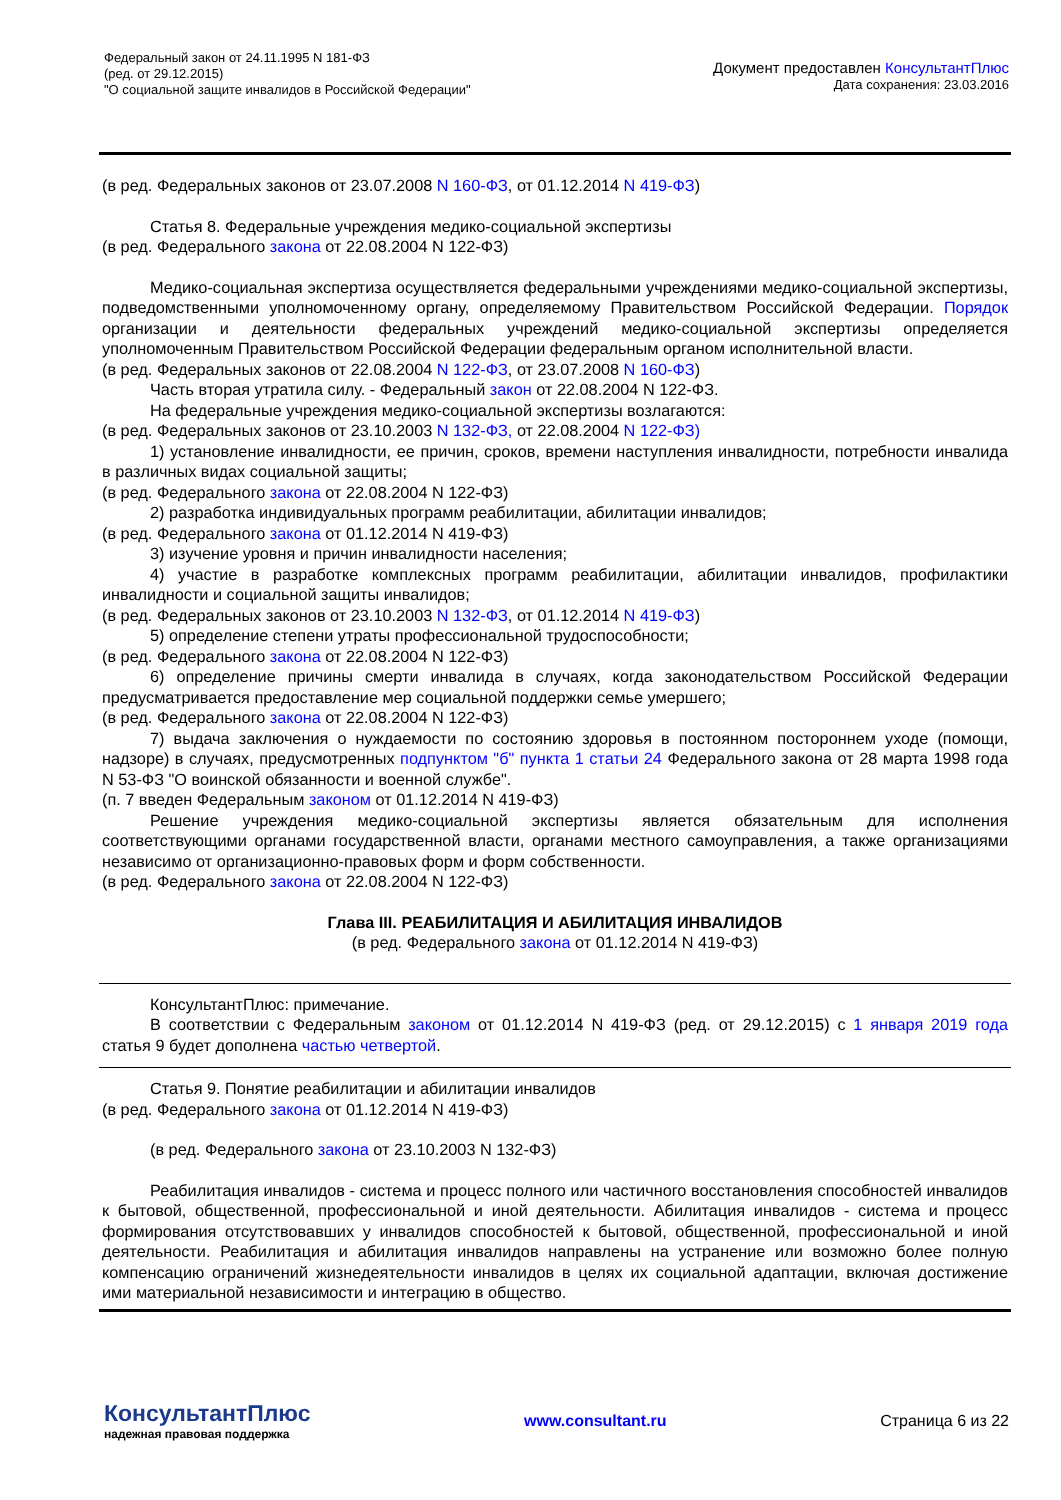Федеральный закон от 24.11.1995 N 181-ФЗ
(ред. от 29.12.2015)
"О социальной защите инвалидов в Российской Федерации"
Документ предоставлен КонсультантПлюс
Дата сохранения: 23.03.2016
(в ред. Федеральных законов от 23.07.2008 N 160-ФЗ, от 01.12.2014 N 419-ФЗ)
Статья 8. Федеральные учреждения медико-социальной экспертизы
(в ред. Федерального закона от 22.08.2004 N 122-ФЗ)
Медико-социальная экспертиза осуществляется федеральными учреждениями медико-социальной экспертизы, подведомственными уполномоченному органу, определяемому Правительством Российской Федерации. Порядок организации и деятельности федеральных учреждений медико-социальной экспертизы определяется уполномоченным Правительством Российской Федерации федеральным органом исполнительной власти.
(в ред. Федеральных законов от 22.08.2004 N 122-ФЗ, от 23.07.2008 N 160-ФЗ)
Часть вторая утратила силу. - Федеральный закон от 22.08.2004 N 122-ФЗ.
На федеральные учреждения медико-социальной экспертизы возлагаются:
(в ред. Федеральных законов от 23.10.2003 N 132-ФЗ, от 22.08.2004 N 122-ФЗ)
1) установление инвалидности, ее причин, сроков, времени наступления инвалидности, потребности инвалида в различных видах социальной защиты;
(в ред. Федерального закона от 22.08.2004 N 122-ФЗ)
2) разработка индивидуальных программ реабилитации, абилитации инвалидов;
(в ред. Федерального закона от 01.12.2014 N 419-ФЗ)
3) изучение уровня и причин инвалидности населения;
4) участие в разработке комплексных программ реабилитации, абилитации инвалидов, профилактики инвалидности и социальной защиты инвалидов;
(в ред. Федеральных законов от 23.10.2003 N 132-ФЗ, от 01.12.2014 N 419-ФЗ)
5) определение степени утраты профессиональной трудоспособности;
(в ред. Федерального закона от 22.08.2004 N 122-ФЗ)
6) определение причины смерти инвалида в случаях, когда законодательством Российской Федерации предусматривается предоставление мер социальной поддержки семье умершего;
(в ред. Федерального закона от 22.08.2004 N 122-ФЗ)
7) выдача заключения о нуждаемости по состоянию здоровья в постоянном постороннем уходе (помощи, надзоре) в случаях, предусмотренных подпунктом "б" пункта 1 статьи 24 Федерального закона от 28 марта 1998 года N 53-ФЗ "О воинской обязанности и военной службе".
(п. 7 введен Федеральным законом от 01.12.2014 N 419-ФЗ)
Решение учреждения медико-социальной экспертизы является обязательным для исполнения соответствующими органами государственной власти, органами местного самоуправления, а также организациями независимо от организационно-правовых форм и форм собственности.
(в ред. Федерального закона от 22.08.2004 N 122-ФЗ)
Глава III. РЕАБИЛИТАЦИЯ И АБИЛИТАЦИЯ ИНВАЛИДОВ
(в ред. Федерального закона от 01.12.2014 N 419-ФЗ)
КонсультантПлюс: примечание.
В соответствии с Федеральным законом от 01.12.2014 N 419-ФЗ (ред. от 29.12.2015) с 1 января 2019 года статья 9 будет дополнена частью четвертой.
Статья 9. Понятие реабилитации и абилитации инвалидов
(в ред. Федерального закона от 01.12.2014 N 419-ФЗ)
(в ред. Федерального закона от 23.10.2003 N 132-ФЗ)
Реабилитация инвалидов - система и процесс полного или частичного восстановления способностей инвалидов к бытовой, общественной, профессиональной и иной деятельности. Абилитация инвалидов - система и процесс формирования отсутствовавших у инвалидов способностей к бытовой, общественной, профессиональной и иной деятельности. Реабилитация и абилитация инвалидов направлены на устранение или возможно более полную компенсацию ограничений жизнедеятельности инвалидов в целях их социальной адаптации, включая достижение ими материальной независимости и интеграцию в общество.
КонсультантПлюс
надежная правовая поддержка
www.consultant.ru Страница 6 из 22